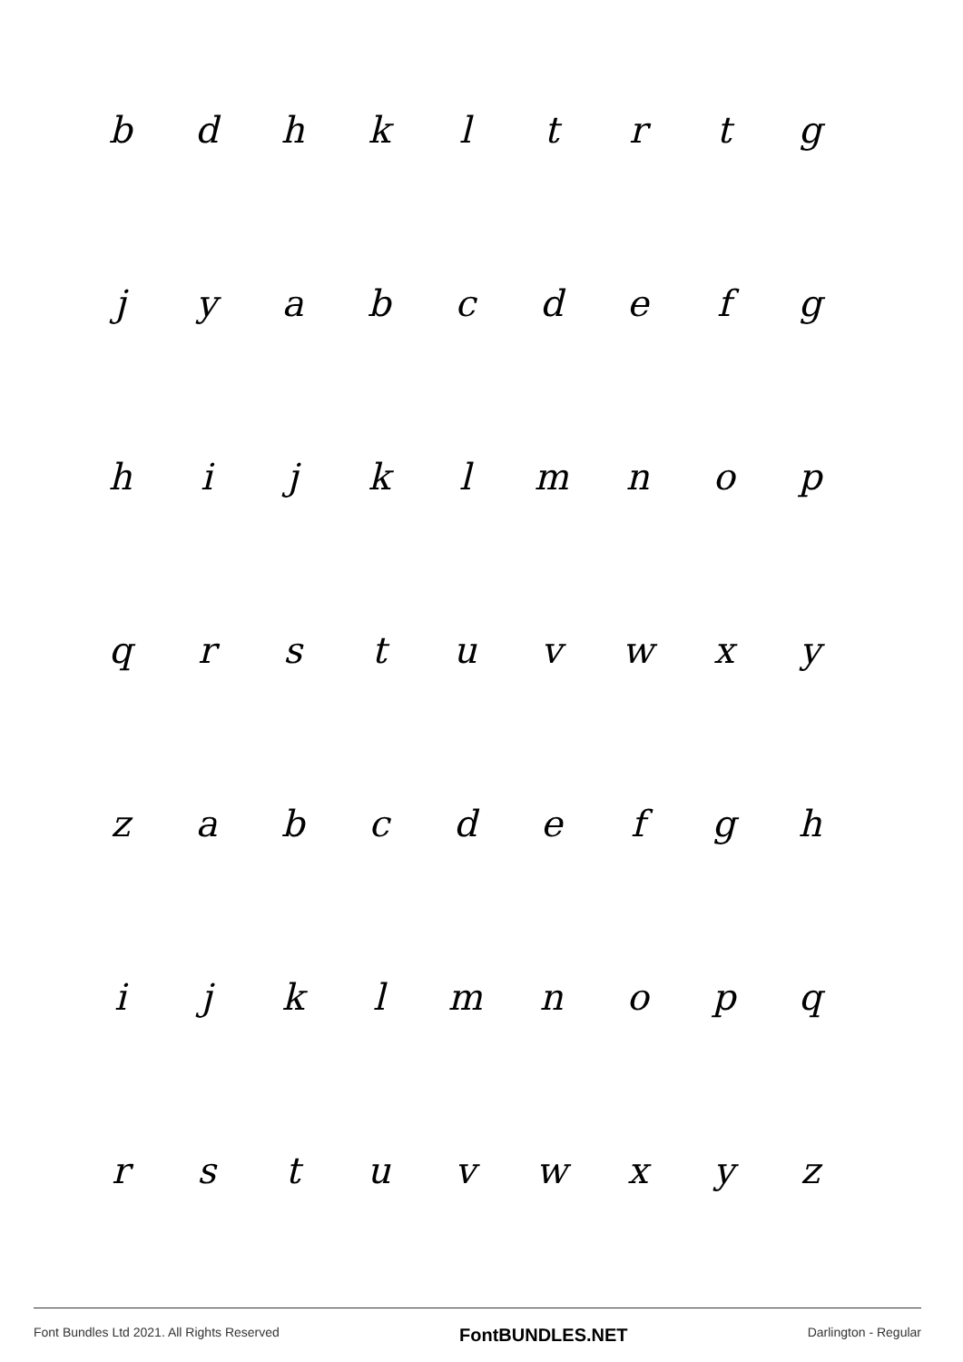| b | d | h | k | l | t | r | t | g |
| j | y | a | b | c | d | e | f | g |
| h | i | j | k | l | m | n | o | p |
| q | r | s | t | u | v | w | x | y |
| z | a | b | c | d | e | f | g | h |
| i | j | k | l | m | n | o | p | q |
| r | s | t | u | v | w | x | y | z |
Font Bundles Ltd 2021. All Rights Reserved FontBUNDLES.NET Darlington - Regular